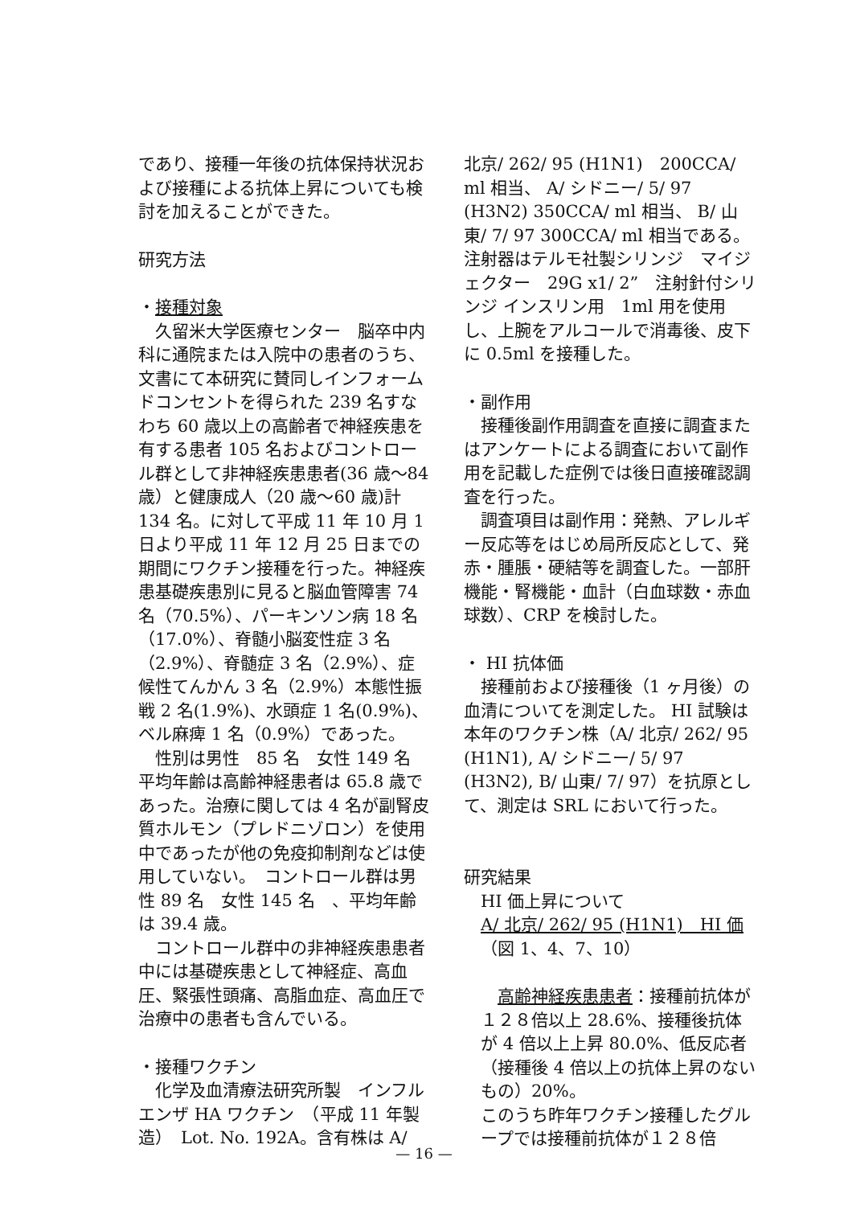であり、接種一年後の抗体保持状況および接種による抗体上昇についても検討を加えることができた。
研究方法
・接種対象
久留米大学医療センター　脳卒中内科に通院または入院中の患者のうち、文書にて本研究に賛同しインフォームドコンセントを得られた 239 名すなわち 60 歳以上の高齢者で神経疾患を有する患者 105 名およびコントロール群として非神経疾患患者(36 歳～84 歳）と健康成人（20 歳～60 歳)計 134 名。に対して平成 11 年 10 月 1 日より平成 11 年 12 月 25 日までの期間にワクチン接種を行った。神経疾患基礎疾患別に見ると脳血管障害 74 名（70.5%）、パーキンソン病 18 名（17.0%）、脊髄小脳変性症 3 名（2.9%）、脊髄症 3 名（2.9%）、症候性てんかん 3 名（2.9%）本態性振戦 2 名(1.9%)、水頭症 1 名(0.9%)、ベル麻痺 1 名（0.9%）であった。
性別は男性　85 名　女性 149 名　平均年齢は高齢神経患者は 65.8 歳であった。治療に関しては 4 名が副腎皮質ホルモン（プレドニゾロン）を使用中であったが他の免疫抑制剤などは使用していない。　コントロール群は男性 89 名　女性 145 名　、平均年齢は 39.4 歳。
コントロール群中の非神経疾患患者中には基礎疾患として神経症、高血圧、緊張性頭痛、高脂血症、高血圧で治療中の患者も含んでいる。
・接種ワクチン
化学及血清療法研究所製　インフルエンザ HA ワクチン　（平成 11 年製造）　Lot. No. 192A。含有株は A/
北京/ 262/ 95 (H1N1)　200CCA/ ml 相当、 A/ シドニー/ 5/ 97 (H3N2) 350CCA/ ml 相当、 B/ 山東/ 7/ 97 300CCA/ ml 相当である。注射器はテルモ社製シリンジ　マイジェクター　29G x1/ 2”　注射針付シリンジ インスリン用　1ml 用を使用し、上腕をアルコールで消毒後、皮下に 0.5ml を接種した。
・副作用
接種後副作用調査を直接に調査またはアンケートによる調査において副作用を記載した症例では後日直接確認調査を行った。
調査項目は副作用：発熱、アレルギー反応等をはじめ局所反応として、発赤・腫脹・硬結等を調査した。一部肝機能・腎機能・血計（白血球数・赤血球数）、CRP を検討した。
・ HI 抗体価
接種前および接種後（1 ヶ月後）の血清についてを測定した。 HI 試験は本年のワクチン株（A/ 北京/ 262/ 95 (H1N1), A/ シドニー/ 5/ 97 (H3N2), B/ 山東/ 7/ 97）を抗原として、測定は SRL において行った。
研究結果
HI 価上昇について
A/ 北京/ 262/ 95 (H1N1)　HI 価
（図 1、4、7、10）
高齢神経疾患患者：接種前抗体が１２８倍以上 28.6%、接種後抗体が 4 倍以上上昇 80.0%、低反応者（接種後 4 倍以上の抗体上昇のないもの）20%。
このうち昨年ワクチン接種したグループでは接種前抗体が１２８倍
— 16 —